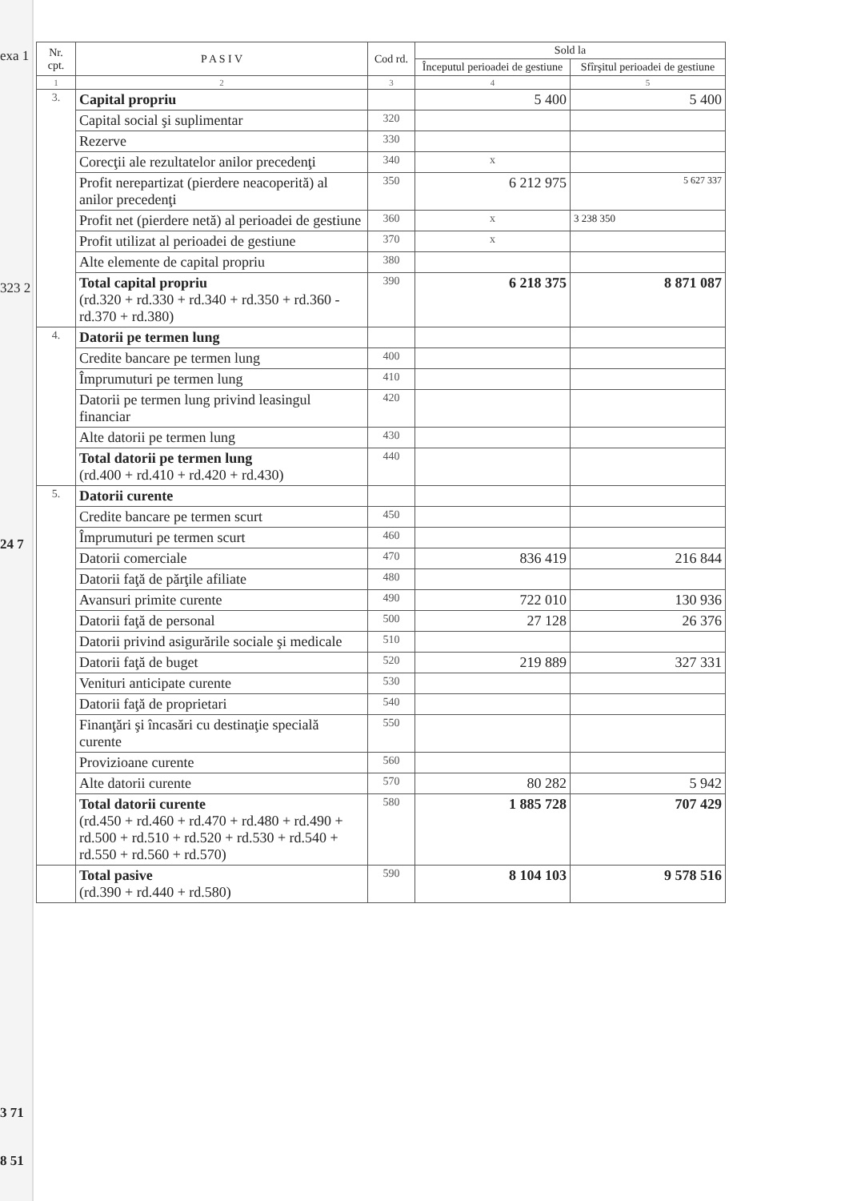exa 1
323 2
24 7
3 71
8 51
| Nr. cpt. | P A S I V | Cod rd. | Sold la | |
| --- | --- | --- | --- | --- |
| | | | Începutul perioadei de gestiune | Sfîrşitul perioadei de gestiune |
| 1 | 2 | 3 | 4 | 5 |
| 3. | Capital propriu | | 5 400 | 5 400 |
| | Capital social şi suplimentar | 320 | | |
| | Rezerve | 330 | | |
| | Corecţii ale rezultatelor anilor precedenţi | 340 | x | |
| | Profit nerepartizat (pierdere neacoperită) al anilor precedenţi | 350 | 6 212 975 | 5 627 337 |
| | Profit net (pierdere netă) al perioadei de gestiune | 360 | x | 3 238 350 |
| | Profit utilizat al perioadei de gestiune | 370 | x | |
| | Alte elemente de capital propriu | 380 | | |
| | Total capital propriu (rd.320 + rd.330 + rd.340 + rd.350 + rd.360 - rd.370 + rd.380) | 390 | 6 218 375 | 8 871 087 |
| 4. | Datorii pe termen lung | | | |
| | Credite bancare pe termen lung | 400 | | |
| | Împrumuturi pe termen lung | 410 | | |
| | Datorii pe termen lung privind leasingul financiar | 420 | | |
| | Alte datorii pe termen lung | 430 | | |
| | Total datorii pe termen lung (rd.400 + rd.410 + rd.420 + rd.430) | 440 | | |
| 5. | Datorii curente | | | |
| | Credite bancare pe termen scurt | 450 | | |
| | Împrumuturi pe termen scurt | 460 | | |
| | Datorii comerciale | 470 | 836 419 | 216 844 |
| | Datorii faţă de părţile afiliate | 480 | | |
| | Avansuri primite curente | 490 | 722 010 | 130 936 |
| | Datorii faţă de personal | 500 | 27 128 | 26 376 |
| | Datorii privind asigurările sociale şi medicale | 510 | | |
| | Datorii faţă de buget | 520 | 219 889 | 327 331 |
| | Venituri anticipate curente | 530 | | |
| | Datorii faţă de proprietari | 540 | | |
| | Finanţări şi încasări cu destinaţie specială curente | 550 | | |
| | Provizioane curente | 560 | | |
| | Alte datorii curente | 570 | 80 282 | 5 942 |
| | Total datorii curente (rd.450 + rd.460 + rd.470 + rd.480 + rd.490 + rd.500 + rd.510 + rd.520 + rd.530 + rd.540 + rd.550 + rd.560 + rd.570) | 580 | 1 885 728 | 707 429 |
| | Total pasive (rd.390 + rd.440 + rd.580) | 590 | 8 104 103 | 9 578 516 |